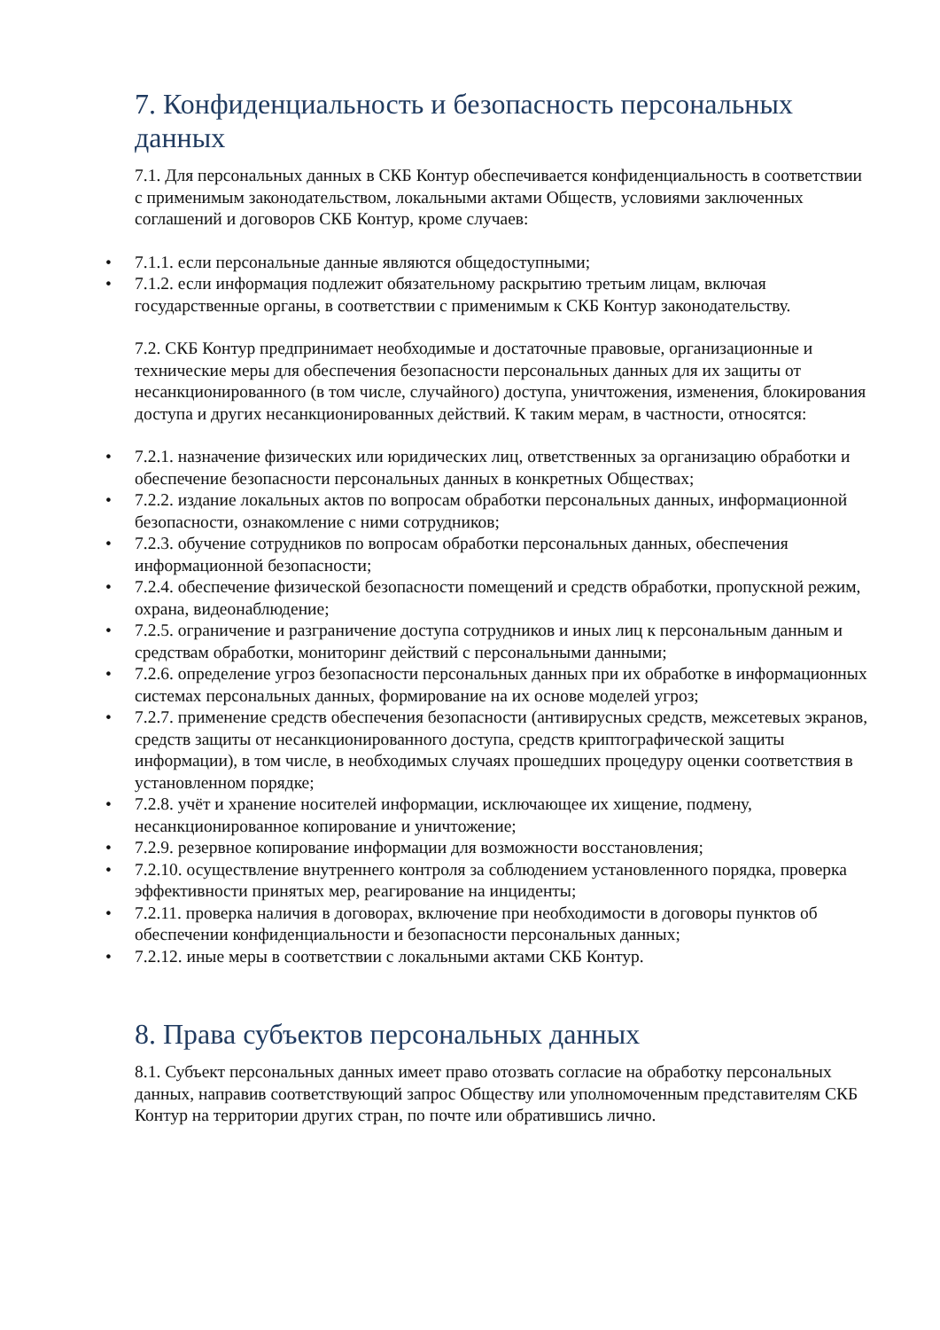7. Конфиденциальность и безопасность персональных данных
7.1. Для персональных данных в СКБ Контур обеспечивается конфиденциальность в соответствии с применимым законодательством, локальными актами Обществ, условиями заключенных соглашений и договоров СКБ Контур, кроме случаев:
• 7.1.1. если персональные данные являются общедоступными;
• 7.1.2. если информация подлежит обязательному раскрытию третьим лицам, включая государственные органы, в соответствии с применимым к СКБ Контур законодательству.
7.2. СКБ Контур предпринимает необходимые и достаточные правовые, организационные и технические меры для обеспечения безопасности персональных данных для их защиты от несанкционированного (в том числе, случайного) доступа, уничтожения, изменения, блокирования доступа и других несанкционированных действий. К таким мерам, в частности, относятся:
• 7.2.1. назначение физических или юридических лиц, ответственных за организацию обработки и обеспечение безопасности персональных данных в конкретных Обществах;
• 7.2.2. издание локальных актов по вопросам обработки персональных данных, информационной безопасности, ознакомление с ними сотрудников;
• 7.2.3. обучение сотрудников по вопросам обработки персональных данных, обеспечения информационной безопасности;
• 7.2.4. обеспечение физической безопасности помещений и средств обработки, пропускной режим, охрана, видеонаблюдение;
• 7.2.5. ограничение и разграничение доступа сотрудников и иных лиц к персональным данным и средствам обработки, мониторинг действий с персональными данными;
• 7.2.6. определение угроз безопасности персональных данных при их обработке в информационных системах персональных данных, формирование на их основе моделей угроз;
• 7.2.7. применение средств обеспечения безопасности (антивирусных средств, межсетевых экранов, средств защиты от несанкционированного доступа, средств криптографической защиты информации), в том числе, в необходимых случаях прошедших процедуру оценки соответствия в установленном порядке;
• 7.2.8. учёт и хранение носителей информации, исключающее их хищение, подмену, несанкционированное копирование и уничтожение;
• 7.2.9. резервное копирование информации для возможности восстановления;
• 7.2.10. осуществление внутреннего контроля за соблюдением установленного порядка, проверка эффективности принятых мер, реагирование на инциденты;
• 7.2.11. проверка наличия в договорах, включение при необходимости в договоры пунктов об обеспечении конфиденциальности и безопасности персональных данных;
• 7.2.12. иные меры в соответствии с локальными актами СКБ Контур.
8. Права субъектов персональных данных
8.1. Субъект персональных данных имеет право отозвать согласие на обработку персональных данных, направив соответствующий запрос Обществу или уполномоченным представителям СКБ Контур на территории других стран, по почте или обратившись лично.